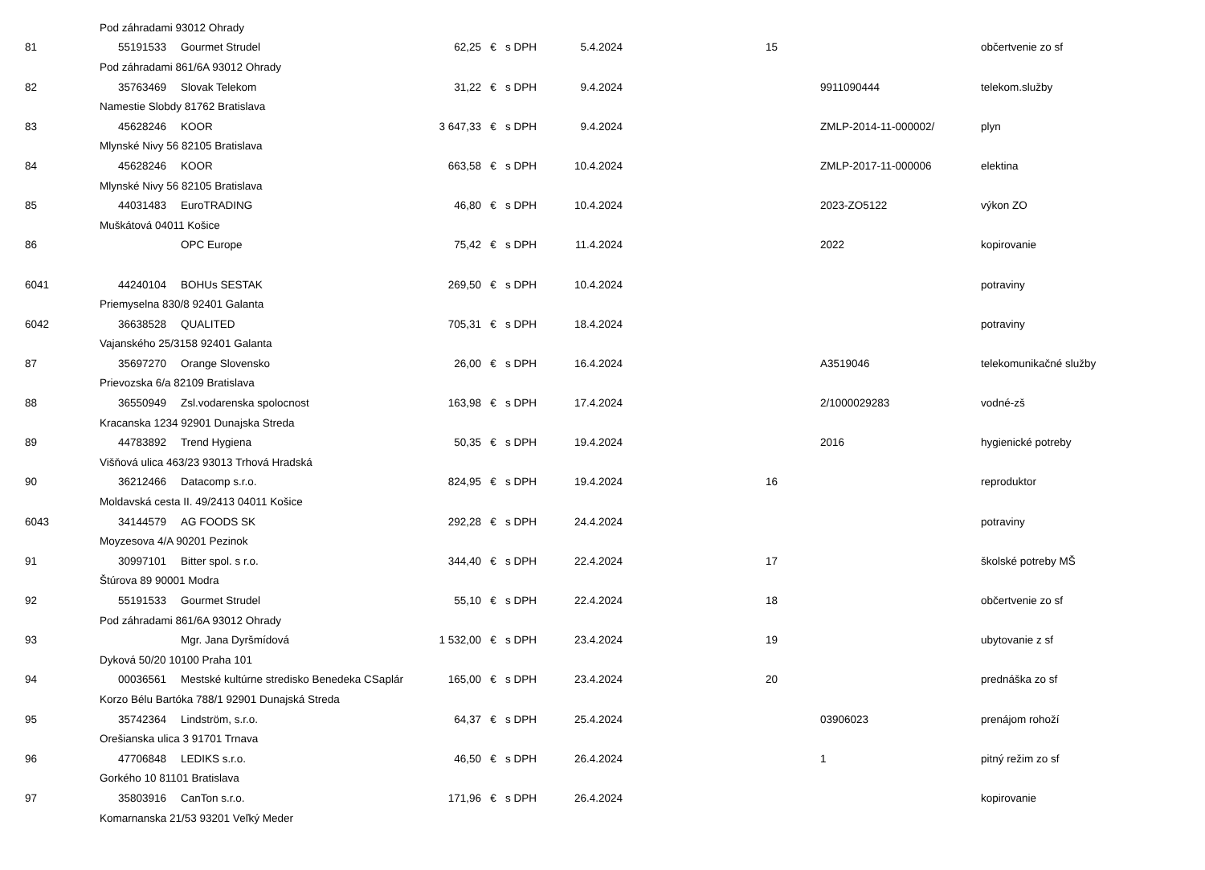| Pod záhradami 93012 Ohrady | | | | | | | | | | |
| 81 | 55191533 | Gourmet Strudel | 62,25 | € | s DPH | 5.4.2024 | | 15 | | občertvenie zo sf |
| Pod záhradami 861/6A 93012 Ohrady | | | | | | | | | | |
| 82 | 35763469 | Slovak Telekom | 31,22 | € | s DPH | 9.4.2024 | | | 9911090444 | telekom.služby |
| Namestie Slobdy 81762 Bratislava | | | | | | | | | | |
| 83 | 45628246 | KOOR | 3 647,33 | € | s DPH | 9.4.2024 | | | ZMLP-2014-11-000002/ | plyn |
| Mlynské Nivy 56 82105 Bratislava | | | | | | | | | | |
| 84 | 45628246 | KOOR | 663,58 | € | s DPH | 10.4.2024 | | | ZMLP-2017-11-000006 | elektina |
| Mlynské Nivy 56 82105 Bratislava | | | | | | | | | | |
| 85 | 44031483 | EuroTRADING | 46,80 | € | s DPH | 10.4.2024 | | | 2023-ZO5122 | výkon ZO |
| Muškátová 04011 Košice | | | | | | | | | | |
| 86 | | OPC Europe | 75,42 | € | s DPH | 11.4.2024 | | | 2022 | kopirovanie |
| 6041 | 44240104 | BOHUs SESTAK | 269,50 | € | s DPH | 10.4.2024 | | | | potraviny |
| Priemyselna 830/8 92401 Galanta | | | | | | | | | | |
| 6042 | 36638528 | QUALITED | 705,31 | € | s DPH | 18.4.2024 | | | | potraviny |
| Vajanského 25/3158 92401 Galanta | | | | | | | | | | |
| 87 | 35697270 | Orange Slovensko | 26,00 | € | s DPH | 16.4.2024 | | | A3519046 | telekomunikačné služby |
| Prievozska 6/a 82109 Bratislava | | | | | | | | | | |
| 88 | 36550949 | Zsl.vodarenska spolocnost | 163,98 | € | s DPH | 17.4.2024 | | | 2/1000029283 | vodné-zš |
| Kracanska 1234 92901 Dunajska Streda | | | | | | | | | | |
| 89 | 44783892 | Trend Hygiena | 50,35 | € | s DPH | 19.4.2024 | | | 2016 | hygienické potreby |
| Višňová ulica 463/23 93013 Trhová Hradská | | | | | | | | | | |
| 90 | 36212466 | Datacomp s.r.o. | 824,95 | € | s DPH | 19.4.2024 | | 16 | | reproduktor |
| Moldavská cesta II. 49/2413 04011 Košice | | | | | | | | | | |
| 6043 | 34144579 | AG FOODS SK | 292,28 | € | s DPH | 24.4.2024 | | | | potraviny |
| Moyzesova 4/A 90201 Pezinok | | | | | | | | | | |
| 91 | 30997101 | Bitter spol. s r.o. | 344,40 | € | s DPH | 22.4.2024 | | 17 | | školské potreby MŠ |
| Štúrova 89 90001 Modra | | | | | | | | | | |
| 92 | 55191533 | Gourmet Strudel | 55,10 | € | s DPH | 22.4.2024 | | 18 | | občertvenie zo sf |
| Pod záhradami 861/6A 93012 Ohrady | | | | | | | | | | |
| 93 | | Mgr. Jana Dyršmídová | 1 532,00 | € | s DPH | 23.4.2024 | | 19 | | ubytovanie z sf |
| Dyková 50/20 10100 Praha 101 | | | | | | | | | | |
| 94 | 00036561 | Mestské kultúrne stredisko Benedeka CSaplár | 165,00 | € | s DPH | 23.4.2024 | | 20 | | prednáška zo sf |
| Korzo Bélu Bartóka 788/1 92901 Dunajská Streda | | | | | | | | | | |
| 95 | 35742364 | Lindström, s.r.o. | 64,37 | € | s DPH | 25.4.2024 | | | 03906023 | prenájom rohoží |
| Orešianska ulica 3 91701 Trnava | | | | | | | | | | |
| 96 | 47706848 | LEDIKS s.r.o. | 46,50 | € | s DPH | 26.4.2024 | | | 1 | pitný režim zo sf |
| Gorkého 10 81101 Bratislava | | | | | | | | | | |
| 97 | 35803916 | CanTon s.r.o. | 171,96 | € | s DPH | 26.4.2024 | | | | kopirovanie |
| Komarnanska 21/53 93201 Veľký Meder | | | | | | | | | | |